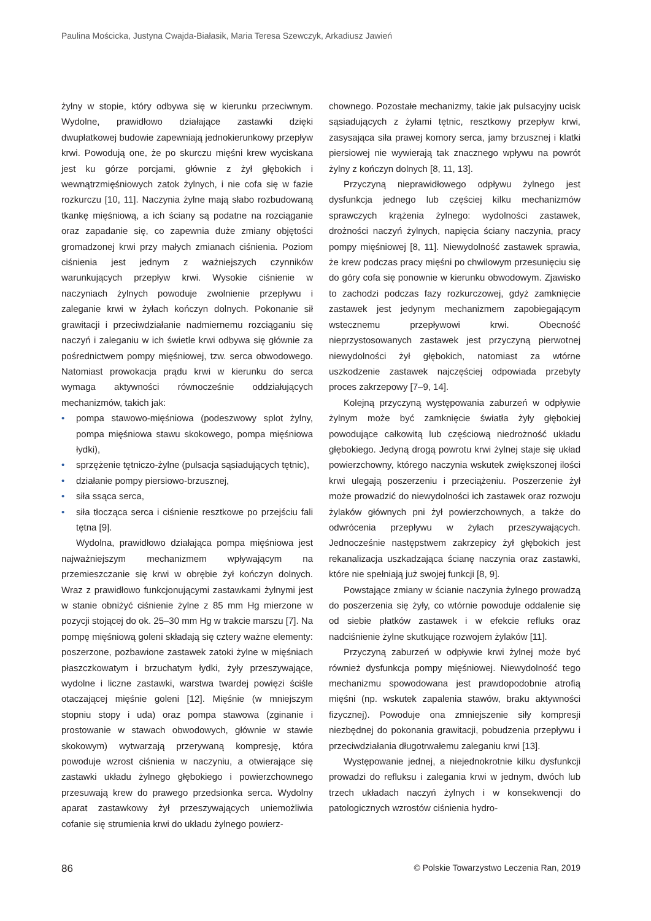Paulina Mościcka, Justyna Cwajda-Białasik, Maria Teresa Szewczyk, Arkadiusz Jawień
żylny w stopie, który odbywa się w kierunku przeciwnym. Wydolne, prawidłowo działające zastawki dzięki dwupłatkowej budowie zapewniają jednokierunkowy przepływ krwi. Powodują one, że po skurczu mięśni krew wyciskana jest ku górze porcjami, głównie z żył głębokich i wewnątrzmięśniowych zatok żylnych, i nie cofa się w fazie rozkurczu [10, 11]. Naczynia żylne mają słabo rozbudowaną tkankę mięśniową, a ich ściany są podatne na rozciąganie oraz zapadanie się, co zapewnia duże zmiany objętości gromadzonej krwi przy małych zmianach ciśnienia. Poziom ciśnienia jest jednym z ważniejszych czynników warunkujących przepływ krwi. Wysokie ciśnienie w naczyniach żylnych powoduje zwolnienie przepływu i zaleganie krwi w żyłach kończyn dolnych. Pokonanie sił grawitacji i przeciwdziałanie nadmiernemu rozciąganiu się naczyń i zaleganiu w ich świetle krwi odbywa się głównie za pośrednictwem pompy mięśniowej, tzw. serca obwodowego. Natomiast prowokacja prądu krwi w kierunku do serca wymaga aktywności równocześnie oddziałujących mechanizmów, takich jak:
• pompa stawowo-mięśniowa (podeszwowy splot żylny, pompa mięśniowa stawu skokowego, pompa mięśniowa łydki),
• sprzężenie tętniczo-żylne (pulsacja sąsiadujących tętnic),
• działanie pompy piersiowo-brzusznej,
• siła ssąca serca,
• siła tłocząca serca i ciśnienie resztkowe po przejściu fali tętna [9].
Wydolna, prawidłowo działająca pompa mięśniowa jest najważniejszym mechanizmem wpływającym na przemieszczanie się krwi w obrębie żył kończyn dolnych. Wraz z prawidłowo funkcjonującymi zastawkami żylnymi jest w stanie obniżyć ciśnienie żylne z 85 mm Hg mierzone w pozycji stojącej do ok. 25–30 mm Hg w trakcie marszu [7]. Na pompę mięśniową goleni składają się cztery ważne elementy: poszerzone, pozbawione zastawek zatoki żylne w mięśniach płaszczkowatym i brzuchatym łydki, żyły przeszywające, wydolne i liczne zastawki, warstwa twardej powięzi ściśle otaczającej mięśnie goleni [12]. Mięśnie (w mniejszym stopniu stopy i uda) oraz pompa stawowa (zginanie i prostowanie w stawach obwodowych, głównie w stawie skokowym) wytwarzają przerywaną kompresję, która powoduje wzrost ciśnienia w naczyniu, a otwierające się zastawki układu żylnego głębokiego i powierzchownego przesuwają krew do prawego przedsionka serca. Wydolny aparat zastawkowy żył przeszywających uniemożliwia cofanie się strumienia krwi do układu żylnego powierz-
chownego. Pozostałe mechanizmy, takie jak pulsacyjny ucisk sąsiadujących z żyłami tętnic, resztkowy przepływ krwi, zasysająca siła prawej komory serca, jamy brzusznej i klatki piersiowej nie wywierają tak znacznego wpływu na powrót żylny z kończyn dolnych [8, 11, 13].
Przyczyną nieprawidłowego odpływu żylnego jest dysfunkcja jednego lub częściej kilku mechanizmów sprawczych krążenia żylnego: wydolności zastawek, drożności naczyń żylnych, napięcia ściany naczynia, pracy pompy mięśniowej [8, 11]. Niewydolność zastawek sprawia, że krew podczas pracy mięśni po chwilowym przesunięciu się do góry cofa się ponownie w kierunku obwodowym. Zjawisko to zachodzi podczas fazy rozkurczowej, gdyż zamknięcie zastawek jest jedynym mechanizmem zapobiegającym wstecznemu przepływowi krwi. Obecność nieprzystosowanych zastawek jest przyczyną pierwotnej niewydolności żył głębokich, natomiast za wtórne uszkodzenie zastawek najczęściej odpowiada przebyty proces zakrzepowy [7–9, 14].
Kolejną przyczyną występowania zaburzeń w odpływie żylnym może być zamknięcie światła żyły głębokiej powodujące całkowitą lub częściową niedrożność układu głębokiego. Jedyną drogą powrotu krwi żylnej staje się układ powierzchowny, którego naczynia wskutek zwiększonej ilości krwi ulegają poszerzeniu i przeciążeniu. Poszerzenie żył może prowadzić do niewydolności ich zastawek oraz rozwoju żylaków głównych pni żył powierzchownych, a także do odwrócenia przepływu w żyłach przeszywających. Jednocześnie następstwem zakrzepicy żył głębokich jest rekanalizacja uszkadzająca ścianę naczynia oraz zastawki, które nie spełniają już swojej funkcji [8, 9].
Powstające zmiany w ścianie naczynia żylnego prowadzą do poszerzenia się żyły, co wtórnie powoduje oddalenie się od siebie płatków zastawek i w efekcie refluks oraz nadciśnienie żylne skutkujące rozwojem żylaków [11].
Przyczyną zaburzeń w odpływie krwi żylnej może być również dysfunkcja pompy mięśniowej. Niewydolność tego mechanizmu spowodowana jest prawdopodobnie atrofią mięśni (np. wskutek zapalenia stawów, braku aktywności fizycznej). Powoduje ona zmniejszenie siły kompresji niezbędnej do pokonania grawitacji, pobudzenia przepływu i przeciwdziałania długotrwałemu zaleganiu krwi [13].
Występowanie jednej, a niejednokrotnie kilku dysfunkcji prowadzi do refluksu i zalegania krwi w jednym, dwóch lub trzech układach naczyń żylnych i w konsekwencji do patologicznych wzrostów ciśnienia hydro-
86 © Polskie Towarzystwo Leczenia Ran, 2019